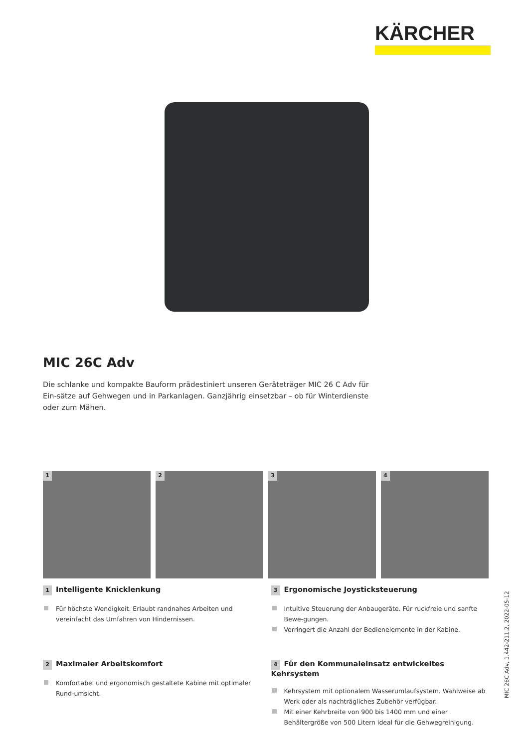KÄRCHER
MIC 26C Adv
Die schlanke und kompakte Bauform prädestiniert unseren Geräteträger MIC 26 C Adv für Ein-sätze auf Gehwegen und in Parkanlagen. Ganzjährig einsetzbar – ob für Winterdienste oder zum Mähen.
1
2
3
4
1 Intelligente Knicklenkung
Für höchste Wendigkeit. Erlaubt randnahes Arbeiten und vereinfacht das Umfahren von Hindernissen.
3 Ergonomische Joysticksteuerung
Intuitive Steuerung der Anbaugeräte. Für ruckfreie und sanfte Bewe-gungen.
Verringert die Anzahl der Bedienelemente in der Kabine.
2 Maximaler Arbeitskomfort
Komfortabel und ergonomisch gestaltete Kabine mit optimaler Rund-umsicht.
4 Für den Kommunaleinsatz entwickeltes Kehrsystem
Kehrsystem mit optionalem Wasserumlaufsystem. Wahlweise ab Werk oder als nachträgliches Zubehör verfügbar.
Mit einer Kehrbreite von 900 bis 1400 mm und einer Behältergröße von 500 Litern ideal für die Gehwegreinigung.
MIC 26C Adv, 1.442-211.2, 2022-05-12